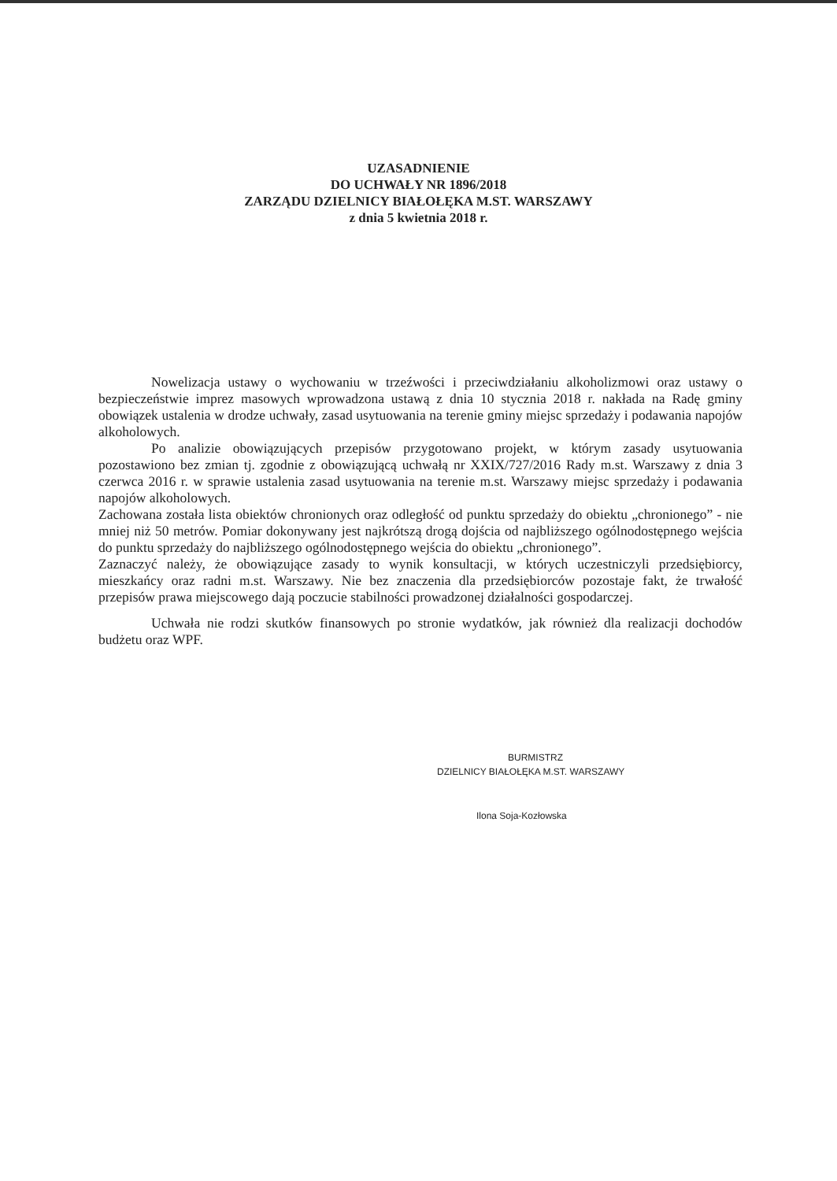UZASADNIENIE
DO UCHWAŁY NR 1896/2018
ZARZĄDU DZIELNICY BIAŁOŁĘKA M.ST. WARSZAWY
z dnia 5 kwietnia 2018 r.
Nowelizacja ustawy o wychowaniu w trzeźwości i przeciwdziałaniu alkoholizmowi oraz ustawy o bezpieczeństwie imprez masowych wprowadzona ustawą z dnia 10 stycznia 2018 r. nakłada na Radę gminy obowiązek ustalenia w drodze uchwały, zasad usytuowania na terenie gminy miejsc sprzedaży i podawania napojów alkoholowych.
Po analizie obowiązujących przepisów przygotowano projekt, w którym zasady usytuowania pozostawiono bez zmian tj. zgodnie z obowiązującą uchwałą nr XXIX/727/2016 Rady m.st. Warszawy z dnia 3 czerwca 2016 r. w sprawie ustalenia zasad usytuowania na terenie m.st. Warszawy miejsc sprzedaży i podawania napojów alkoholowych.
Zachowana została lista obiektów chronionych oraz odległość od punktu sprzedaży do obiektu „chronionego” - nie mniej niż 50 metrów. Pomiar dokonywany jest najkrótszą drogą dojścia od najbliższego ogólnodostępnego wejścia do punktu sprzedaży do najbliższego ogólnodostępnego wejścia do obiektu „chronionego”.
Zaznaczyć należy, że obowiązujące zasady to wynik konsultacji, w których uczestniczyli przedsiębiorcy, mieszkańcy oraz radni m.st. Warszawy. Nie bez znaczenia dla przedsiębiorców pozostaje fakt, że trwałość przepisów prawa miejscowego dają poczucie stabilności prowadzonej działalności gospodarczej.
Uchwała nie rodzi skutków finansowych po stronie wydatków, jak również dla realizacji dochodów budżetu oraz WPF.
BURMISTRZ
DZIELNICY BIAŁOŁĘKA M.ST. WARSZAWY
Ilona Soja-Kozłowska